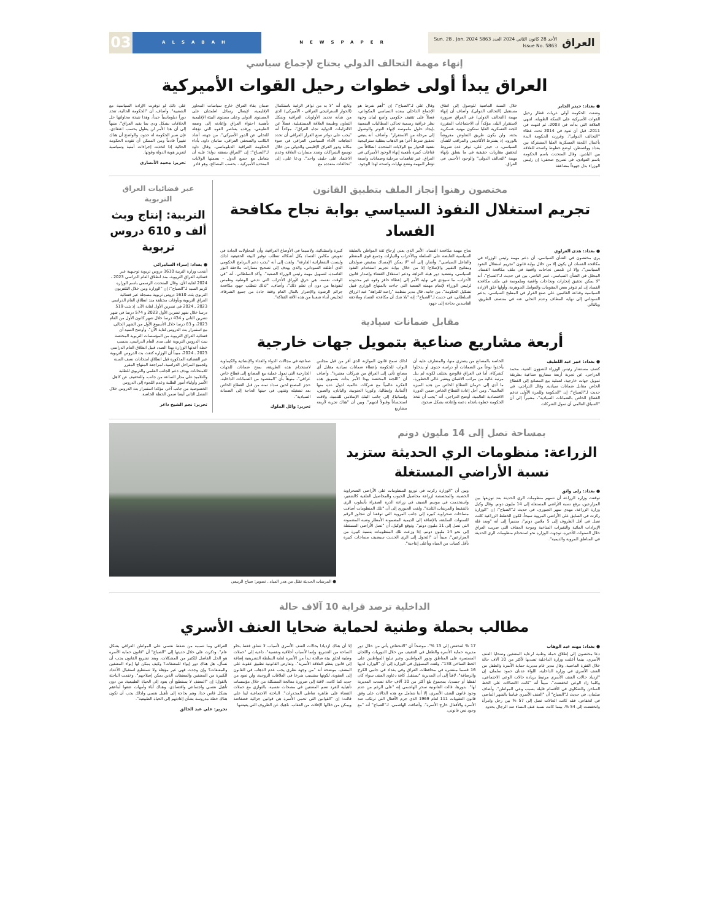العراق
الأحد 28 كانون الثاني 2024 العدد 5863 Sun. 28 . Jan. 2024 Issue No. 5863
NEWSPAPER ALSABAH
03
إنهاء مهمة التحالف الدولي يحتاج لإجماع سياسي
العراق يبدأ أولى خطوات رحيل القوات الأميركية
● بغداد: حيدر الجابر
وضعت الحكومة أولى عربات قطار رحيل القوات الأميركية على السكة الطويلة، لتنهي العلاقة التي بدأت في 2003، ثم انتهت في 2011، قبل أن تعود في 2014 تحت غطاء "التحالف الدولي"، وقررت الحكومة البدء بأعمال اللجنة العسكرية العليا المشتركة بين بغداد وواشنطن، لوضع خطوط واضحة للعلاقة بين البلدين. وقال المتحدث باسم الحكومة باسم العوادي، في تصريح صحفي: إن رئيس الوزراء بذل جهوداً مضاعفة
خلال السنة الماضية للوصول إلى اتفاق مستقبل (التحالف الدولي)، وأضاف أن إنهاء مهمة (التحالف الدولي) في العراق ضرورة لاستقرار البلد، مؤكداً أن الاجتماعات المقررة للجنة العسكرية العليا ستكون مهنية عسكرية بحتة. ولن يكون طريق التفاوض مفروشاً بالورود، إذ يشترط الأكاديمي والمراقب للشأن السياسي، د. حيدر علي، توفر عدة شروط لتحقيق مقاربات حقيقية في ما يتعلق بإنهاء مهمة "التحالف الدولي" والوجود الأجنبي في العراق.
وقال علي لـ"الصباح": إن "أهم شرط هو الإجماع الداخلي ببعده السياسي المكوناتي، فضلاً على تثقيف حكومي واسع لبيان وجهة نظر عراقية رسمية تحاكي المطالبات الشعبية بإيجاد حلول ملموسة لإنهاء التوتر والوصول إلى مرحلة من الاستقرار". وأضاف، أنه ينبغي تحقيق شرط آخر؛ هو الذهاب بعقلية ستراتيجية نفعية للحوار مع الولايات المتحدة، انطلاقاً من قناعات كبيرة بأهمية إنهاء الوجود الأميركي في العراق، عبر تفاهمات مرحلية وضمانات واسعة تؤطر المهمة وتضع نهايات واضحة لهذا الوجود.
وتابع، أنه "لا بد من توافر الرغبة باستكمال (الحوار الستراتيجي العراقي - الأميركي) الذي من شأنه تحديد الأولويات العراقية وشكل التعاون وطبيعة العلاقة المستقبلية، فضلاً عن الالتزامات الدولية تجاه العراق"، مؤكداً أنه "يجب على دوائر صنع القرار العراقي أن تحدد اتجاهات الأداء السياسي العراقي في ضوء مكانة ودور العراق الإقليمي والدولي من خلال توسيع الشراكات وتعدد مسارات العلاقة وعدم الاعتماد على حليف واحد". ودعا علي، إلى "تحالفات متعددة مع
ضمان بقاء العراق خارج سياسات المحاور الإقليمية، لإيصال رسائل اطمئنان على المستوى الدولي وعلى مستوى البيئة الإقليمية بأهمية احتواء العراق وإعادته إلى وضعه الطبيعي، ورفده بعناصر القوة التي تؤهله للتخلي عن الدور الأميركي". من جهته، أشاد الكاتب والصحفي العراقي، سامان داود، بأداء الحكومة العراقية الدبلوماسي. وقال داود لـ"الصباح": إن "العراق بصفته دولة؛ عليه أن يتعامل مع جميع الدول - بضمنها الولايات المتحدة الأميركية - بحسب المصالح، وهو قادر
على ذلك لو توفرت الإرادة السياسية مع الشعبية". وأضاف، أن "الحكومة الحالية، تتخذ دوراً دبلوماسياً جيداً، وهذا نتيجة محاولتها حل الخلافات بشكل ودي بما يفيد العراق"، منبهاً إلى أن هذا الأمر لن يطول بحسب اعتقادي، فإن صبر الحكومة له حدود، والواضح أن هناك تغييراً قادماً ومن الممكن أن تقوده الحكومة الحالية إذا اتخذت إجراءات أمنية وسياسية لتعزيز هوية الدولة وقوتها.
تحرير: محمد الأنصاري
مختصون رهنوا إنجاز الملف بتطبيق القانون
تجريم استغلال النفوذ السياسي بوابة نجاح مكافحة الفساد
● بغداد: هدى العزاوي
يرى مختصون في الشأن السياسي، أن دعم مهمة رئيس الوزراء في مكافحة الفساد، لن يكون إلا من خلال بوابة قانون "تجريم استغلال النفوذ السياسي"، وإلا لن نلمس نجاحات واقعية في ملف مكافحة الفساد. المحلل في الشأن السياسي، عمر الناصر، بين في حديث لـ"الصباح"، أنه "لا يمكن تحقيق إنجازات ونجاحات واقعية وملموسة في ملف مكافحة الفساد إن لم تتوفر بعض المقومات والعوامل الجوهرية، وأولها خلق الإرادة السياسية وقناعة القائمين على صنع القرار في المطبخ السياسي، بدعم السوداني إلى نهاية المطاف وعدم التخلي عنه في منتصف الطريق، وبالتالي
نجاح مهمة مكافحة الفساد، الأمر الذي يعني إرجاع ثقة المواطن بالطبقة السياسية القابضة على السلطة وبالأحزاب والتيارات وجميع قوى المنتظم والفاعل السياسي". وأشار، إلى أنه "لا يمكن الإمساك بمقبض صولجان ومفاتيح التغيير والإصلاح؛ إلا من خلال بوابة تجريم استخدام النفوذ السياسي، وتعضيد دور هيئة النزاهة ودعم استقلال القضاء وإصدار قانون الأحزاب، ما سيؤدي في نهاية الأمر إلى إعطاء حافز وقوة غير محدودة لرئيس الوزراء لإتمام مهمته الصعبة التي جاءت بالمنهاج الوزاري قبيل تشكيل الحكومة". من جانبه، قال مدير منظمة "راصد للنزاهة" عبد الرزاق السلطاني، في حديث لـ"الصباح": إنه "بلا شك أن مكافحة الفساد وملاحقة الفاسدين بحاجة إلى جهود
كبيرة واستثنائية، ولاسيما في الأوضاع العراقية، وأن المحاولات الجادة في تقويض مكامن الفساد بكل أشكاله تتطلب توفير البيئة الحقيقية لذلك وليست الشعاراتية الفارغة". ولفت إلى أنه "يجب دعم البرنامج الحكومي الذي أطلقه السوداني، والذي يهدف إلى تصحيح مسارات ملاحقة البؤر الفاسدة، لتسهيل مهمة رئيس الوزراء الصعبة". وأكد السلطاني، أنه "في الوقت نفسه، هي حرق لأوراق الأحزاب التي تدعي الوطنية وطمس لنفوذها من دون أن تعلم ذلك"، وأضاف، "لذلك تتطلب جهود مكافحة جرائم الرشوة والإضرار بالمال العام وقفة جادة من جميع الشرفاء، لتخليص أبناء شعبنا من هذه الآفة الفتاكة".
مقابل ضمانات سيادية
أربعة مشاريع صناعية بتمويل جهات خارجية
● بغداد: عمر عبد اللطيف
كشف مستشار رئيس الوزراء للشؤون الفنية، محمد الدراجي، عن تجربة أربعة مشاريع صناعية بطريقة تمويل جهات خارجية، لعملية بيع المصانع إلى القطاع الخاص مقابل ضمانات سيادية. وقال الدراجي، في حديث لـ"الصباح": إن "الحكومة وللمرة الأولى تدعم القطاع الخاص بالضمانات السيادية"، مشيراً إلى أن "السياق العالمي أن تمول الشركات
الخاصة بالمصانع من يشتري منها، والمتعارف عليه أن يأخذوا نوعاً من الضمانات أو دراسة جدوى أو يدخلوا كشركاء، أما في العراق فالوضع يختلف لكونه لم ينل مرتبة عالية من مراتب الائتمان ويعتبر عالي الخطورة، ما أدى إلى حرمان القطاع الخاص من هذه الميزة العالمية". ومن أجل إعادة القطاع الخاص ضمن الدورة الاقتصادية العالمية، أوضح الدراجي، أنه "يجب أن تتخذ الحكومة خطوة باتجاه دعمه وإعادته بشكل صحيح،
لذلك سمح قانون الموازنة الذي أقر من قبل مجلس النواب للحكومة بإعطاء ضمانات سيادية مقابل أي مصانع تأتي إلى العراق من شركات معتبرة". وأضاف أن "اللجنة المختصة بهذا الأمر بدأت بتسويق هذه الفكرة عالمياً مع شركات عالمية لدول عدة منها (ألمانيا، وإيطاليا، وكوريا الجنوبية، واليابان، والصين، وإسبانيا)، إلى جانب البنك الإسلامي للتنمية، ولاقت استحساناً وقبولاً لديهم". وبين أن "هناك تجربة لأربعة مشاريع
صناعية في مجالات الدواء والغذاء والإنشائية والكيماوية لاستخدام هذه الطريقة، بمنح ضمانات للجهات الخارجية التي تمول عملية بيع المصانع إلى قطاع خاص عراقي"، منوهاً بأن "المقصود من الضمانات الداخلية، حجز المصنع لحين سداد ثمنه من قبل القطاع الخاص بعد تشغيله وتنتهي في حينها الحاجة إلى الضمانة السيادية".
تحرير: وائل الملوك
عبر فضائيات العراق التربوية
التربية: إنتاج وبث ألف و 610 دروس تربوية
● بغداد: إسراء السامرائي
أنتجت وزارة التربية 1610 دروس تربوية توجيهية عبر فضائية العراق التربوية، منذ انطلاق العام الدراسي 2023 ـ 2024 لغاية الآن. وقال المتحدث الرسمي باسم الوزارة كريم السيد لـ"الصباح": إن "الوزارة ومن خلال التلفزيون التربوي بثت 1610 دروس تربوية مسجلة عبر فضائية العراق التربوية وبأوقات مختلفة منذ انطلاق العام الدراسي 2023 ـ 2024 في تشرين الأول لغاية الآن، إذ بثت 519 درسا خلال شهر تشرين الأول 2023 و 574 درسا في شهر تشرين الثاني و 434 درسا خلال شهر كانون الأول من العام 2023، و 83 درسا خلال الأسبوع الأول من الشهر الحالي، مع استمرار بث الدروس لغاية الآن". وأوضح السيد أن فضائية العراق التربوية من المؤسسات التربوية المختصة ببث الدروس التربوية على مدى العام الدراسي، بحسب خطة أعدتها الوزارة بهذا الصدد قبيل انطلاق العام الدراسي 2023 ـ 2024، مبيناً أن الوزارة كثفت بث الدروس التربوية عبر الفضائية المذكورة قبل انطلاق امتحانات نصف السنة ولجميع المراحل الدراسية، لمراجعة المنهاج المقرر للامتحانات بهدف دعم الجانب العلمي والتربوي للطلبة والتلاميذ على مدار الساعة من جانب، وللتخفيف عن كاهل الأسر وأولياء أمور الطلبة وعدم اللجوء إلى الدروس الخصوصية من جانب آخر، مؤكدا استمرار بث الدروس خلال الفصل الثاني أيضا ضمن الخطة الخاصة.
تحرير: نجم الشيخ داغر
بمساحة تصل إلى 14 مليون دونم
الزراعة: منظومات الري الحديثة ستزيد نسبة الأراضي المستغلة
● بغداد: رلى واثق
توقعت وزارة الزراعة أن تسهم منظومات الري الحديثة بعد توزيعها بين المزارعين، برفع نسبة الأراضي المستغلة إلى 14 مليون دونم. وقال وكيل وزارة الزراعة، مهدي سهر الجبوري، في حديث لـ"الصباح": إن "الوزارة ركزت في السابق على الأراضي المروية سيحاً، لكون الخطط الزراعية كانت تصل في أقل الظروف إلى 5 ملايين دونم"، مشيراً إلى أنه "وبعد قلة الإيرادات المائية والتغيرات المناخية وموجة الجفاف التي ضربت العراق خلال السنوات الأخيرة، توجهت الوزارة نحو استخدام منظومات الري الحديثة في المناطق المروية والديمية".
وبين أن "الوزارة ركزت في توزيع المنظومات على الأراضي الصحراوية الخصبة، والمخصصة لزراعة محاصيل الحبوب والمحاصيل العلفية كالشعير، واستخدمت في موسم الصيف في زراعة الذرة الصفراء بأسلوب الري بالتنقيط والمرشات الثابتة". ولفت الجبوري إلى أن "تلك المنظومات أضافت مساحات صحراوية كبيرة إلى جانب المروية التي توقعنا أن تتجاوز الرقم للسنوات السابقة، بالإضافة إلى الديمية المضمونة الأمطار وشبه المضمونة التي تصل إلى 11 مليون دونم". وتوقع الوكيل، أن "تصل الأراضي المستغلة إلى نحو 14 مليون دونم، إذا وزعت تلك المنظومات بنسبة كبيرة من المزارعين"، مبيناً أن "التحول إلى الري الحديث سيضيف مساحات كبيرة بأقل كميات من المياه وبأعلى إنتاجية".
● المرشات الحديثة تقلل من هدر المياه.. تصوير: صباح الربيعي
الداخلية ترصد قرابة 10 آلاف حالة
مطالب بحملة وطنية لحماية ضحايا العنف الأسري
● بغداد: مهند عبد الوهاب
دعا مختصون إلى إطلاق حملة وطنية لرعاية المعنفين وضحايا العنف الأسري، بينما أعلنت وزارة الداخلية تصديها لأكثر من 10 آلاف حالة خلال الفترة الماضية. وقال مدير عام مديرية حماية الأسرة والطفل من العنف الأسري في وزارة الداخلية، اللواء عدنان حمود سلمان، إن "ازدياد حالات العنف الأسري مرتبط بزيادة حالات الوعي الاجتماعي، وكلما زاد الوعي انخفضت"، مبيناً أنه "كانت الاتصالات على الخط الساخن والشكاوى في الأقسام قليلة بسبب وعي المواطن". وأضاف سلمان، في حديث لـ"الصباح" أن "العنف الأسري قياسا بالشهر الماضي في انخفاض، فقد كانت الحالات تصل إلى 57 % بين رجل وامرأة وانخفضت إلى 54 %، بينما كانت نسبة عنف النساء ضد الرجال بحدود
17 % لتنخفض إلى 13 %"، موضحاً أن "الانخفاض يأتي من خلال دور مديرية حماية الأسرة والطفل في التثقيف من خلال الدوريات واللجان المستمرة على المناطق ودور المواطنين وعبر تبليغ المواطنين على الخط الساخن 138". ولفت المسؤول في الوزارة إلى أن "الوزارة لديها 16 قسما منتشرة في محافظات العراق وفي بغداد في جانبي الكرخ والرصافة"، لافتاً إلى أن المديرية "تستقبل كافة دعاوى العنف سواء كان لفظيا أو جسديا، بمجموع بلغ أكثر من 10 آلاف حالة تصدت المديرية لها". بدورها، قالت القانونية سحر الهاشمي إنه "على الرغم من عدم وجود قانون للعنف الأسري، إلا أننا نتعامل مع هذه الحالات على وفق قانون العقوبات 111 لعام 1969 الذي جرم الأفعال التي ترتكب ضد الأسرة والأفعال خارج الأسرة". وأضافت الهاشمي، لـ"الصباح" أنه "مع وجود نص قانوني،
إلا أن هناك ازديادا بحالات العنف الأسري لأسباب لا تتعلق فقط بخلو الساحة من التشريع، وإنما لأسباب أخلاقية ونفسية"، داعية إلى "حملات وطنية لخلق بيئة صالحة تبدأ من الأسرة لغاية السلطة التشريعية إضافة إلى قانون ينظم العلاقة الأسرية". وتعارض القانونية تطبيق عقوبة على المعنف، موضحة أنه "من وجهة نظري يجب عدم الذهاب في القانون إلى العقوبة، لكونها ستسبب شرخا في العلاقات الزوجية، ولن تعود من جديد كما كانت، لافتة إلى ضرورة معالجة المشكلة من خلال مؤسسات تأهيلية للفرد تضم المعنفين في مصحات نفسية، بالتوازي مع حملات القضاء على ظاهرة تعاطي المخدرات". الباحثة الاجتماعية لينا علي قالت: إن "القوانين التي تحمي الأسرة هي قوانين جزائية فضفاضة ويمكن من خلالها الإفلات من العقاب، ناهيك عن الظروف التي يعيشها
العراقي وما تسببه من ضغط نفسي على المواطن العراقي بشكل عام". وذكرت علي خلال حديثها إلى "الصباح" أن "قانون حماية الأسرة هو الحل الفاصل للكثير من المشكلات، وبعد تشريع القانون يجب أن نسأل، هل هناك دور إيواء للمعنفات؟ وكيف يمكن لها إيواء المعنفين والمعنفات؟ وإن وجدت فهي غير مؤهلة ولا تستطيع استقبال الأعداد الكبيرة من المعنفين والمعنفات الذين يمكن إصلاحهم". وختمت الباحثة بالقول: إن "المعنف لا يستطيع أن يعود إلى الحياة الطبيعية، من دون تأهيل نفسي واجتماعي واقتصادي، وهناك آباء وأمهات عنفوا أبناءهم بشكل قاس جدا، وهم بحاجة إلى تأهيل نفسي ولذلك يجب أن تكون هناك خطة مدروسة بشأن إعادتهم إلى الحياة الطبيعية".
تحرير: علي عبد الخالق